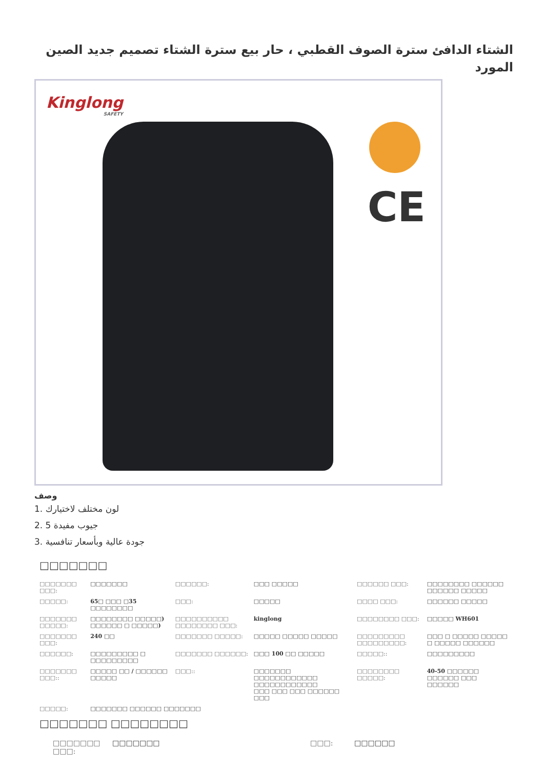الشتاء الدافئ سترة الصوف القطبي ، حار بيع سترة الشتاء تصميم جديد الصين المورد
Kinglong
SAFETY
CE
وصف
1. لون مختلف لاختيارك
2. 5 جيوب مفيدة
3. جودة عالية وبأسعار تنافسية
□□□□□□□
| □□□□□□□ □□□: | □□□□□□□ | □□□□□□: | □□□ □□□□□ | □□□□□□ □□□: | □□□□□□□□ □□□□□□ □□□□□□ □□□□□ |
| □□□□□: | 65□ □□□ □35 □□□□□□□□ | □□□: | □□□□□ | □□□□ □□□: | □□□□□□ □□□□□ |
| □□□□□□□ □□□□□: | □□□□□□□□ □□□□□) □□□□□□ □ □□□□□) | □□□□□□□□□□ □□□□□□□□ □□□: | kinglong | □□□□□□□□ □□□: | □□□□□ WH601 |
| □□□□□□□ □□□: | 240 □□ | □□□□□□□ □□□□□: | □□□□□ □□□□□ □□□□□ | □□□□□□□□□ □□□□□□□□□: | □□□ □ □□□□□ □□□□□ □ □□□□□ □□□□□□ |
| □□□□□□: | □□□□□□□□□ □ □□□□□□□□□ | □□□□□□□ □□□□□□: | □□□ 100 □□ □□□□□ | □□□□□:: | □□□□□□□□□ |
| □□□□□□□ □□□:: | □□□□□ □□ / □□□□□□ □□□□□ | □□□:: | □□□□□□□ □□□□□□□□□□□□ □□□□□□□□□□□□ □□□ □□□ □□□ □□□□□□ □□□ | □□□□□□□□ □□□□□: | 40-50 □□□□□□ □□□□□□ □□□ □□□□□□ |
| □□□□□: | □□□□□□□ □□□□□□ □□□□□□□ | | | | |
□□□□□□□ □□□□□□□□
| □□□□□□□ □□□: | □□□□□□□ | □□□: | □□□□□□ |